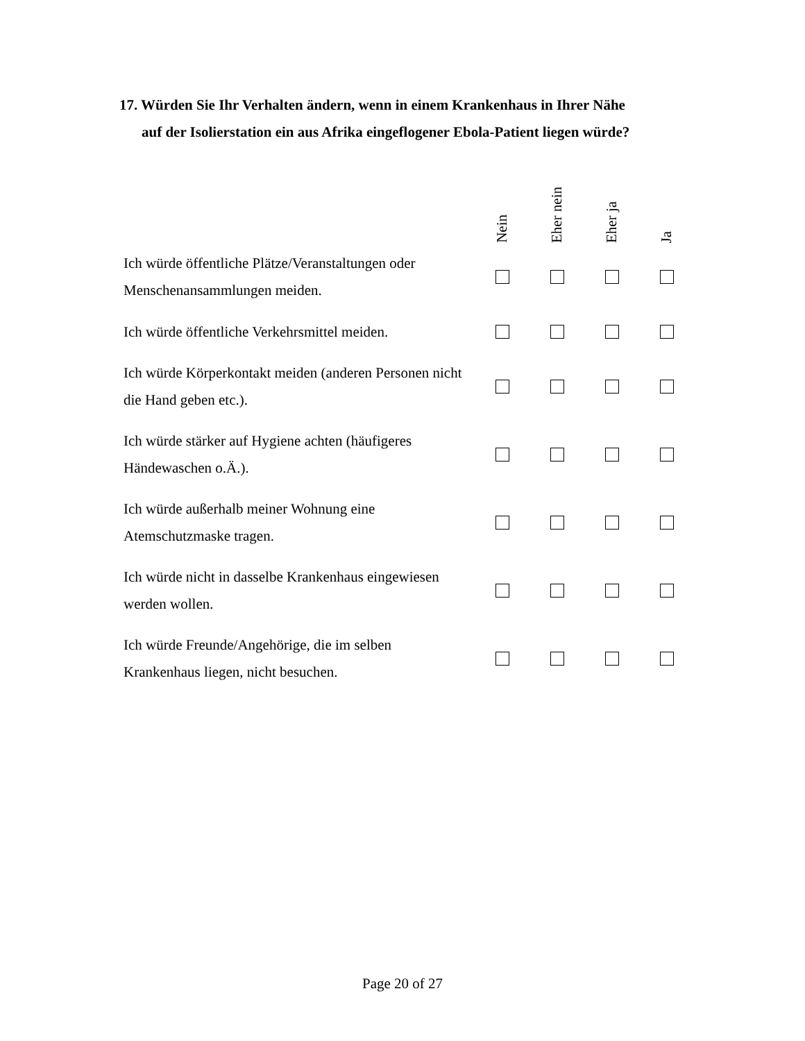17. Würden Sie Ihr Verhalten ändern, wenn in einem Krankenhaus in Ihrer Nähe
auf der Isolierstation ein aus Afrika eingeflogener Ebola-Patient liegen würde?
| | Nein | Eher nein | Eher ja | Ja |
| --- | --- | --- | --- | --- |
| Ich würde öffentliche Plätze/Veranstaltungen oder Menschenansammlungen meiden. | | | | |
| Ich würde öffentliche Verkehrsmittel meiden. | | | | |
| Ich würde Körperkontakt meiden (anderen Personen nicht die Hand geben etc.). | | | | |
| Ich würde stärker auf Hygiene achten (häufigeres Händewaschen o.Ä.). | | | | |
| Ich würde außerhalb meiner Wohnung eine Atemschutzmaske tragen. | | | | |
| Ich würde nicht in dasselbe Krankenhaus eingewiesen werden wollen. | | | | |
| Ich würde Freunde/Angehörige, die im selben Krankenhaus liegen, nicht besuchen. | | | | |
Page 20 of 27